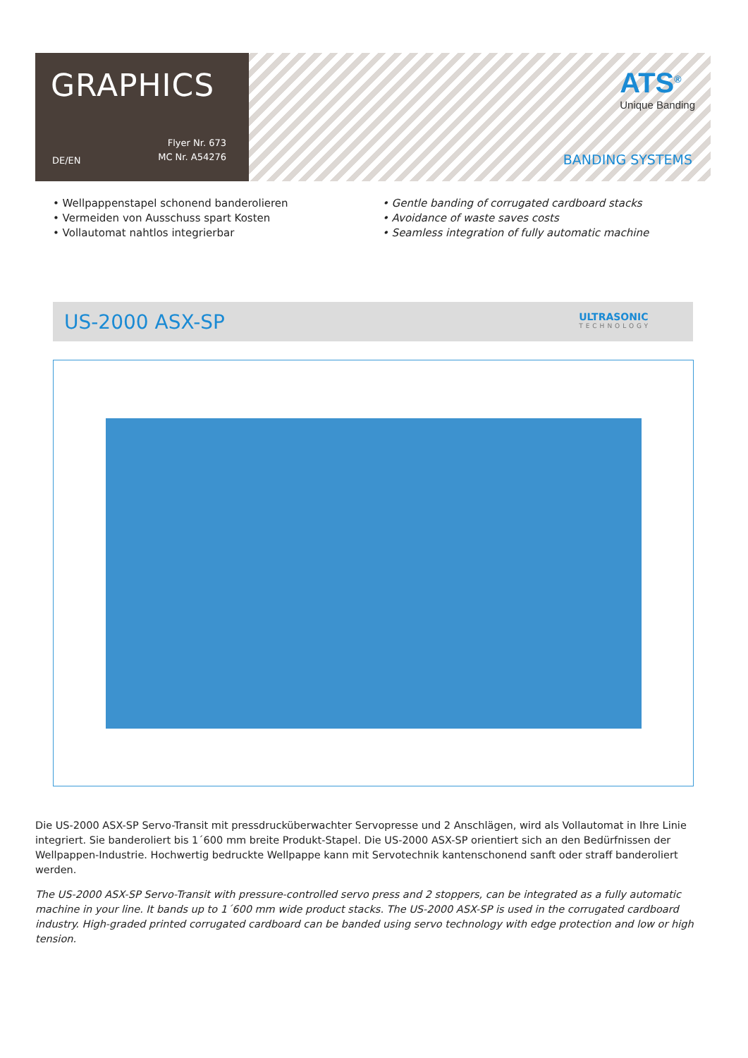GRAPHICS
DE/EN
Flyer Nr. 673
MC Nr. A54276
ATS<sup>®</sup>
Unique Banding
BANDING SYSTEMS
• Wellpappenstapel schonend banderolieren
• Vermeiden von Ausschuss spart Kosten
• Vollautomat nahtlos integrierbar
• Gentle banding of corrugated cardboard stacks
• Avoidance of waste saves costs
• Seamless integration of fully automatic machine
US-2000 ASX-SP
ULTRASONIC
TECHNOLOGY
Die US-2000 ASX-SP Servo-Transit mit pressdrucküberwachter Servopresse und 2 Anschlägen, wird als Vollautomat in Ihre Linie integriert. Sie banderoliert bis 1´600 mm breite Produkt-Stapel. Die US-2000 ASX-SP orientiert sich an den Bedürfnissen der Wellpappen-Industrie. Hochwertig bedruckte Wellpappe kann mit Servotechnik kantenschonend sanft oder straff banderoliert werden.
The US-2000 ASX-SP Servo-Transit with pressure-controlled servo press and 2 stoppers, can be integrated as a fully automatic machine in your line. It bands up to 1´600 mm wide product stacks. The US-2000 ASX-SP is used in the corrugated cardboard industry. High-graded printed corrugated cardboard can be banded using servo technology with edge protection and low or high tension.